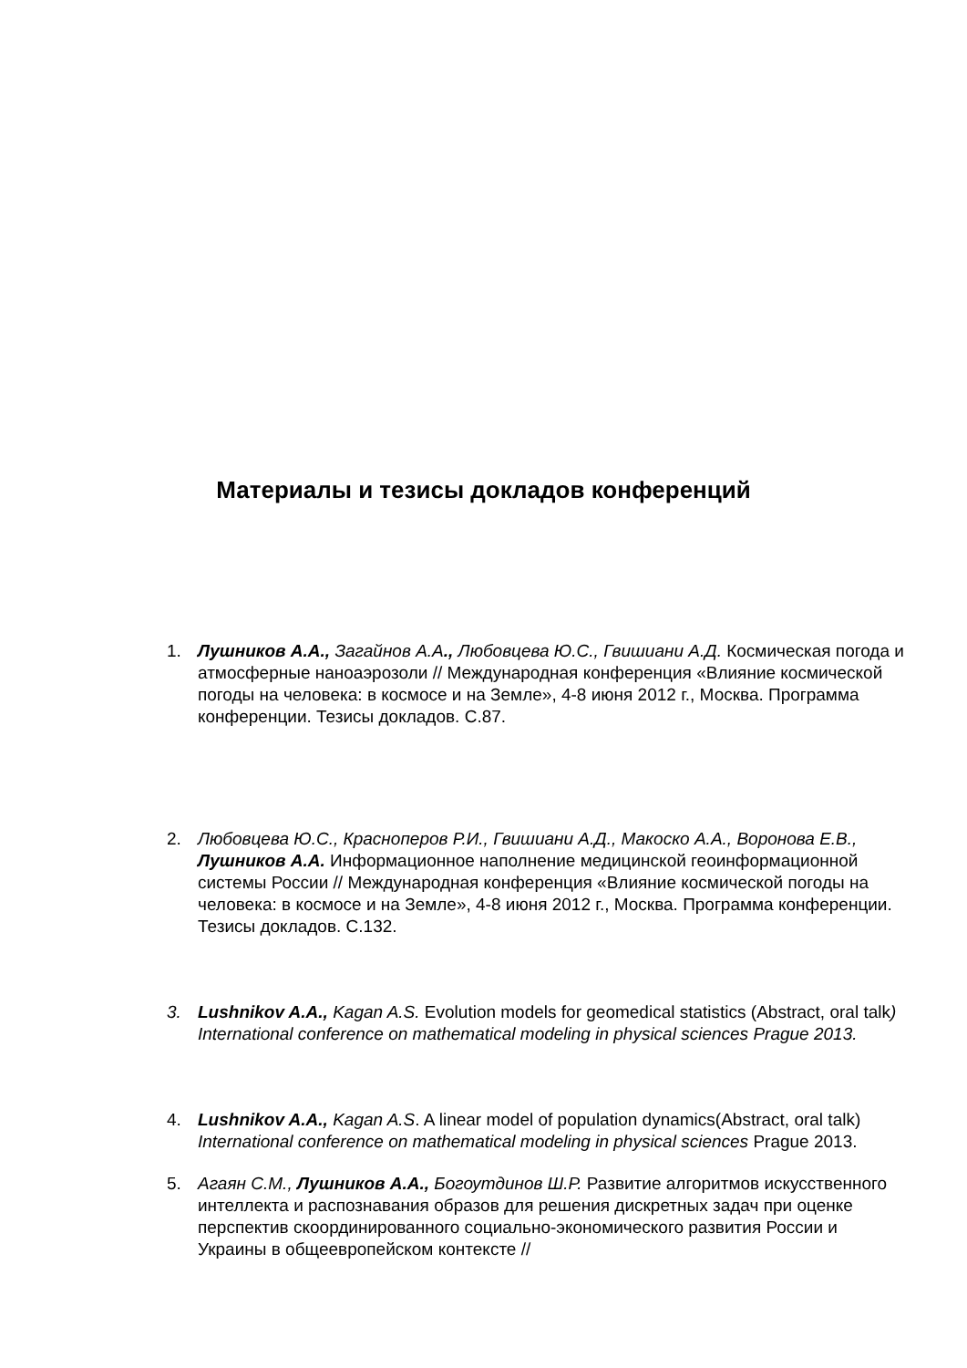Материалы и тезисы докладов конференций
1. Лушников А.А., Загайнов А.А., Любовцева Ю.С., Гвишиани А.Д. Космическая погода и атмосферные наноаэрозоли // Международная конференция «Влияние космической погоды на человека: в космосе и на Земле», 4-8 июня 2012 г., Москва. Программа конференции. Тезисы докладов. С.87.
2. Любовцева Ю.С., Красноперов Р.И., Гвишиани А.Д., Макоско А.А., Воронова Е.В., Лушников А.А. Информационное наполнение медицинской геоинформационной системы России // Международная конференция «Влияние космической погоды на человека: в космосе и на Земле», 4-8 июня 2012 г., Москва. Программа конференции. Тезисы докладов. С.132.
3. Lushnikov A.A., Kagan A.S. Evolution models for geomedical statistics (Abstract, oral talk) International conference on mathematical modeling in physical sciences Prague 2013.
4. Lushnikov A.A., Kagan A.S. A linear model of population dynamics(Abstract, oral talk) International conference on mathematical modeling in physical sciences Prague 2013.
5. Агаян С.М., Лушников А.А., Богоутдинов Ш.Р. Развитие алгоритмов искусственного интеллекта и распознавания образов для решения дискретных задач при оценке перспектив скоординированного социально-экономического развития России и Украины в общеевропейском контексте //